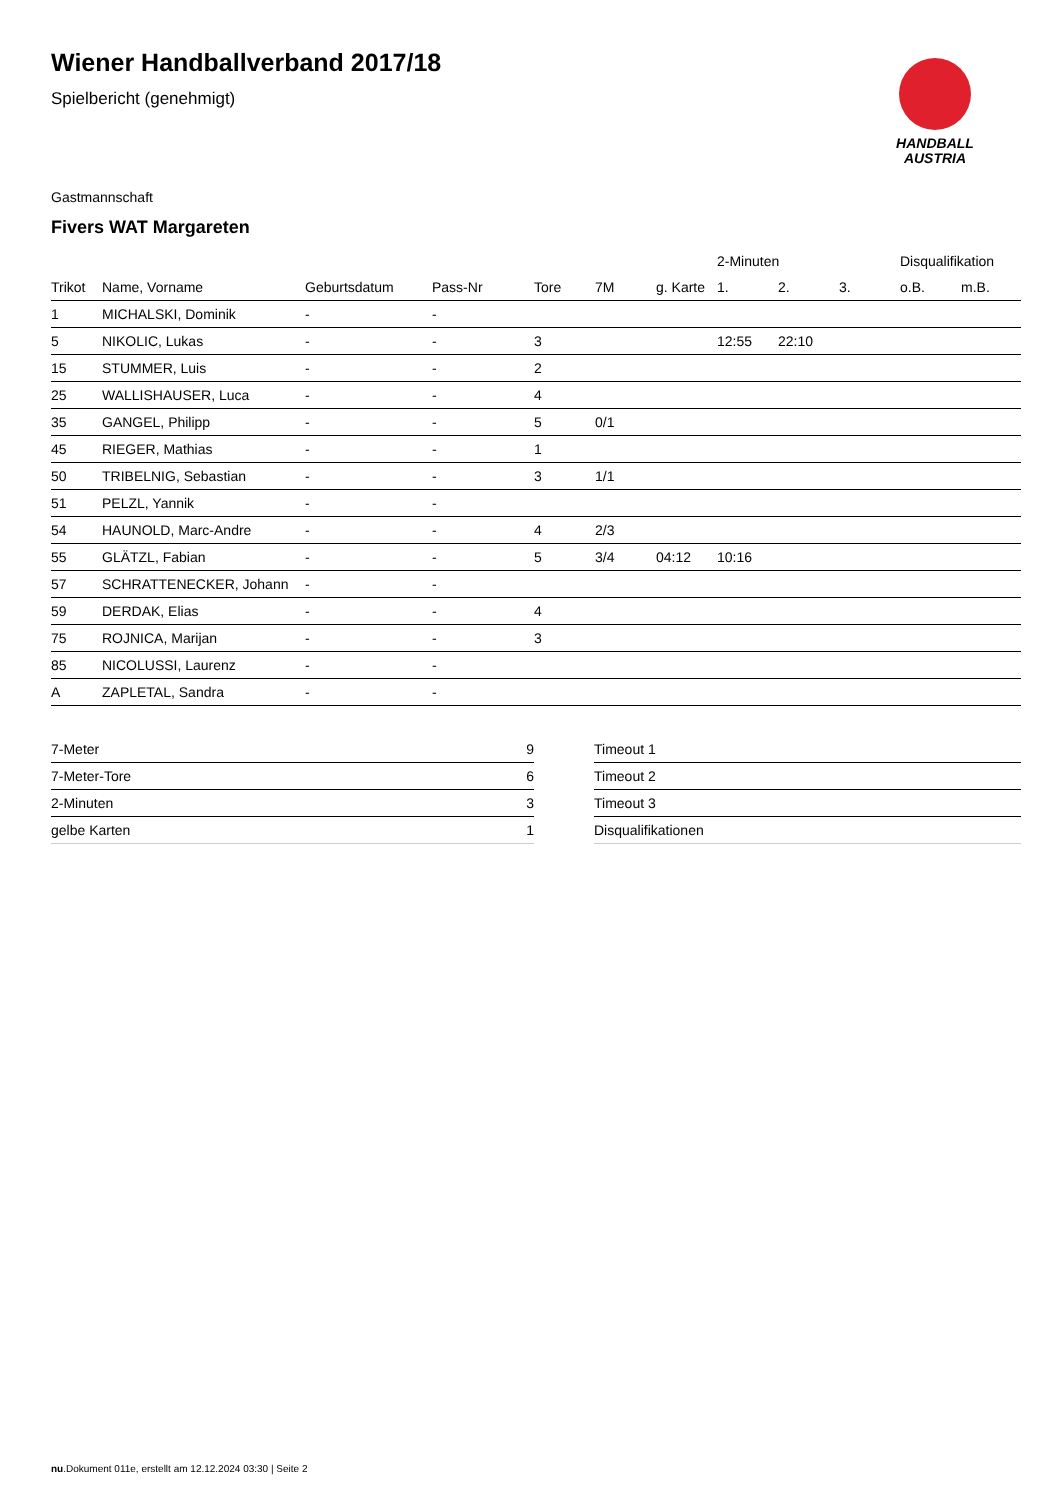HANDBALL
AUSTRIA
Wiener Handballverband 2017/18
Spielbericht (genehmigt)
Gastmannschaft
Fivers WAT Margareten
| | | | | | | | 2-Minuten | | | Disqualifikation | |
| --- | --- | --- | --- | --- | --- | --- | --- | --- | --- | --- | --- |
| Trikot | Name, Vorname | Geburtsdatum | Pass-Nr | Tore | 7M | g. Karte | 1. | 2. | 3. | o.B. | m.B. |
| 1 | MICHALSKI, Dominik | - | - | | | | | | | | |
| 5 | NIKOLIC, Lukas | - | - | 3 | | | 12:55 | 22:10 | | | |
| 15 | STUMMER, Luis | - | - | 2 | | | | | | | |
| 25 | WALLISHAUSER, Luca | - | - | 4 | | | | | | | |
| 35 | GANGEL, Philipp | - | - | 5 | 0/1 | | | | | | |
| 45 | RIEGER, Mathias | - | - | 1 | | | | | | | |
| 50 | TRIBELNIG, Sebastian | - | - | 3 | 1/1 | | | | | | |
| 51 | PELZL, Yannik | - | - | | | | | | | | |
| 54 | HAUNOLD, Marc-Andre | - | - | 4 | 2/3 | | | | | | |
| 55 | GLÄTZL, Fabian | - | - | 5 | 3/4 | 04:12 | 10:16 | | | | |
| 57 | SCHRATTENECKER, Johann | - | - | | | | | | | | |
| 59 | DERDAK, Elias | - | - | 4 | | | | | | | |
| 75 | ROJNICA, Marijan | - | - | 3 | | | | | | | |
| 85 | NICOLUSSI, Laurenz | - | - | | | | | | | | |
| A | ZAPLETAL, Sandra | - | - | | | | | | | | |
| 7-Meter | 9 |
| 7-Meter-Tore | 6 |
| 2-Minuten | 3 |
| gelbe Karten | 1 |
| Timeout 1 |
| Timeout 2 |
| Timeout 3 |
| Disqualifikationen |
nu.Dokument 011e, erstellt am 12.12.2024 03:30 | Seite 2